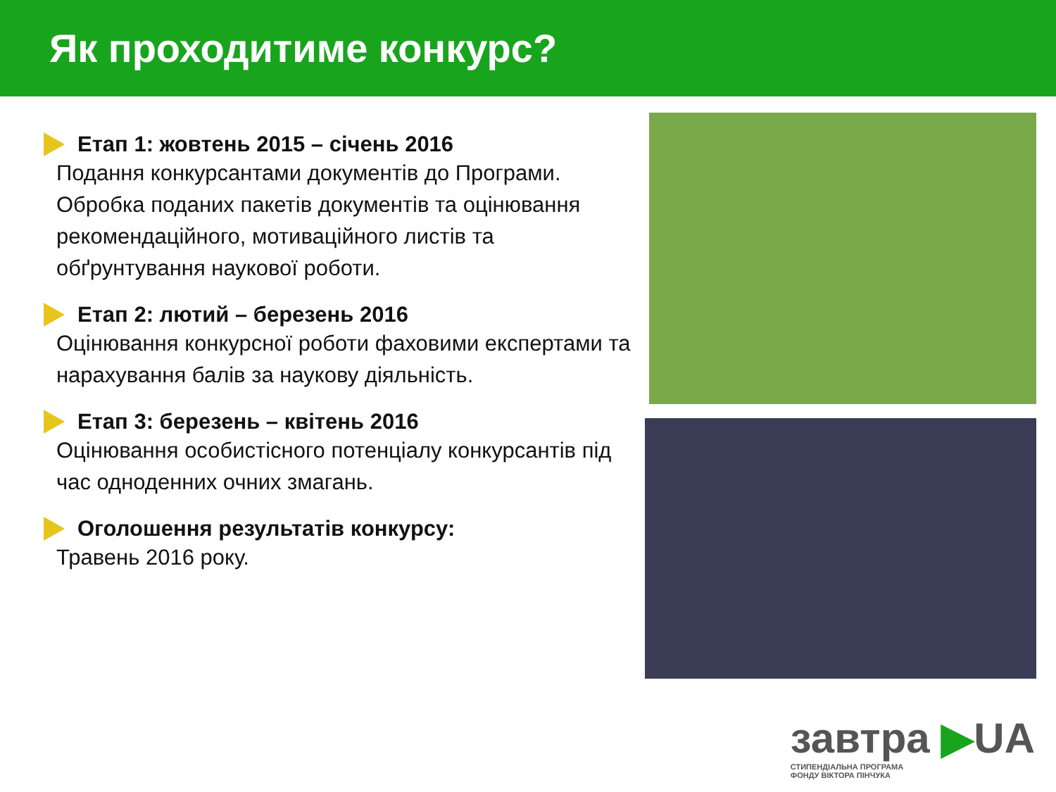Як проходитиме конкурс?
Етап 1: жовтень 2015 – січень 2016
Подання конкурсантами документів до Програми. Обробка поданих пакетів документів та оцінювання рекомендаційного, мотиваційного листів та обґрунтування наукової роботи.
Етап 2: лютий – березень 2016
Оцінювання конкурсної роботи фаховими експертами та нарахування балів за наукову діяльність.
Етап 3: березень – квітень 2016
Оцінювання особистісного потенціалу конкурсантів під час одноденних очних змагань.
Оголошення результатів конкурсу:
Травень 2016 року.
завтра ▶UA
СТИПЕНДІАЛЬНА ПРОГРАМА
ФОНДУ ВІКТОРА ПІНЧУКА